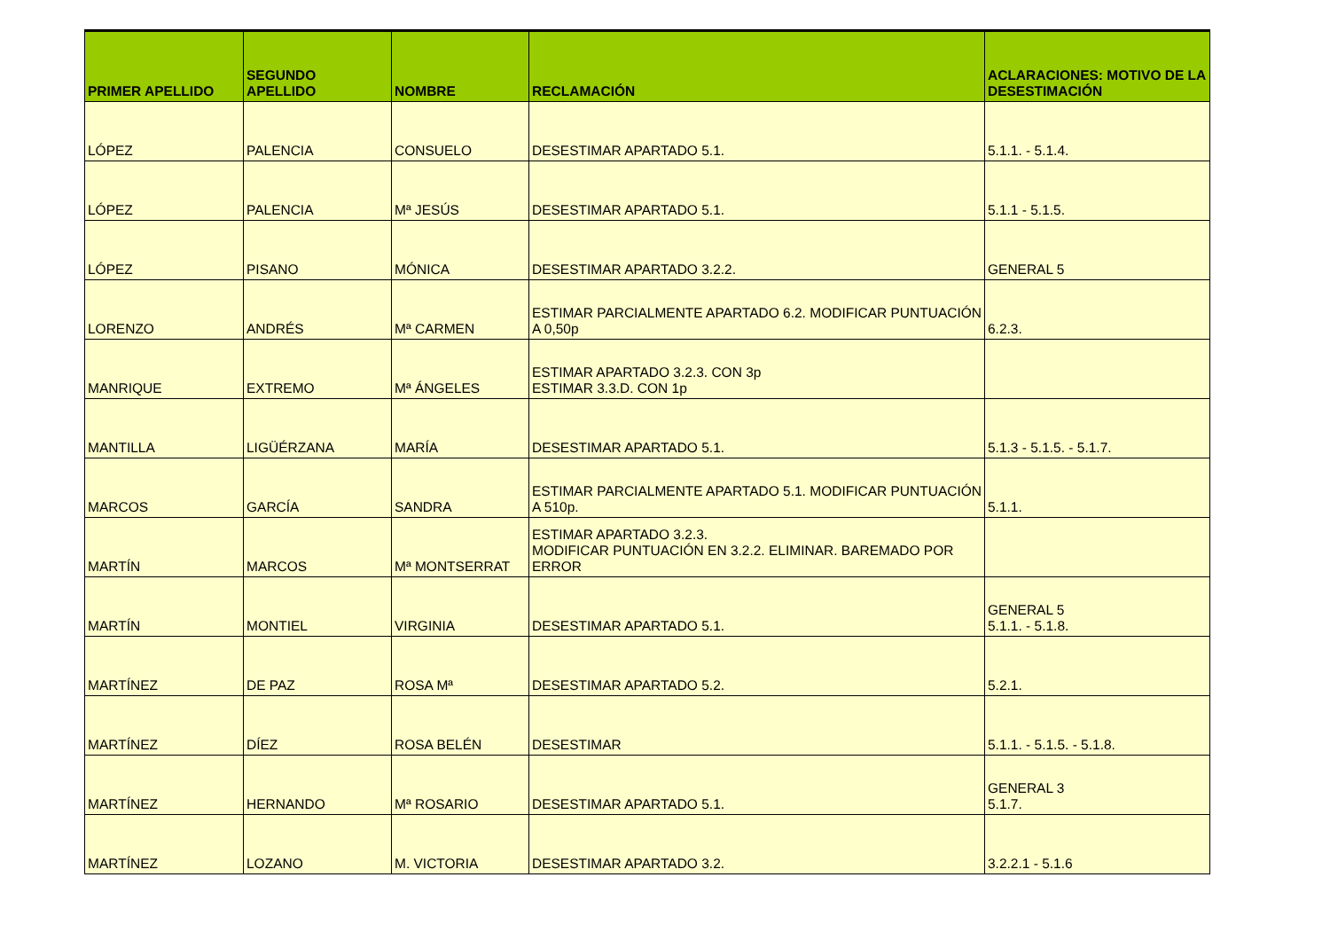| PRIMER APELLIDO | SEGUNDO APELLIDO | NOMBRE | RECLAMACIÓN | ACLARACIONES: MOTIVO DE LA DESESTIMACIÓN |
| --- | --- | --- | --- | --- |
| LÓPEZ | PALENCIA | CONSUELO | DESESTIMAR APARTADO 5.1. | 5.1.1. - 5.1.4. |
| LÓPEZ | PALENCIA | Mª JESÚS | DESESTIMAR APARTADO 5.1. | 5.1.1 - 5.1.5. |
| LÓPEZ | PISANO | MÓNICA | DESESTIMAR APARTADO 3.2.2. | GENERAL 5 |
| LORENZO | ANDRÉS | Mª CARMEN | ESTIMAR PARCIALMENTE APARTADO 6.2. MODIFICAR PUNTUACIÓN A 0,50p | 6.2.3. |
| MANRIQUE | EXTREMO | Mª ÁNGELES | ESTIMAR APARTADO 3.2.3. CON 3p ESTIMAR 3.3.D. CON 1p | |
| MANTILLA | LIGÜÉRZANA | MARÍA | DESESTIMAR APARTADO 5.1. | 5.1.3 - 5.1.5. - 5.1.7. |
| MARCOS | GARCÍA | SANDRA | ESTIMAR PARCIALMENTE APARTADO 5.1. MODIFICAR PUNTUACIÓN A 510p. | 5.1.1. |
| MARTÍN | MARCOS | Mª MONTSERRAT | ESTIMAR APARTADO 3.2.3. MODIFICAR PUNTUACIÓN EN 3.2.2. ELIMINAR. BAREMADO POR ERROR | |
| MARTÍN | MONTIEL | VIRGINIA | DESESTIMAR APARTADO 5.1. | GENERAL 5 5.1.1. - 5.1.8. |
| MARTÍNEZ | DE PAZ | ROSA Mª | DESESTIMAR APARTADO 5.2. | 5.2.1. |
| MARTÍNEZ | DÍEZ | ROSA BELÉN | DESESTIMAR | 5.1.1. - 5.1.5. - 5.1.8. |
| MARTÍNEZ | HERNANDO | Mª ROSARIO | DESESTIMAR APARTADO 5.1. | GENERAL 3 5.1.7. |
| MARTÍNEZ | LOZANO | M. VICTORIA | DESESTIMAR APARTADO 3.2. | 3.2.2.1 - 5.1.6 |